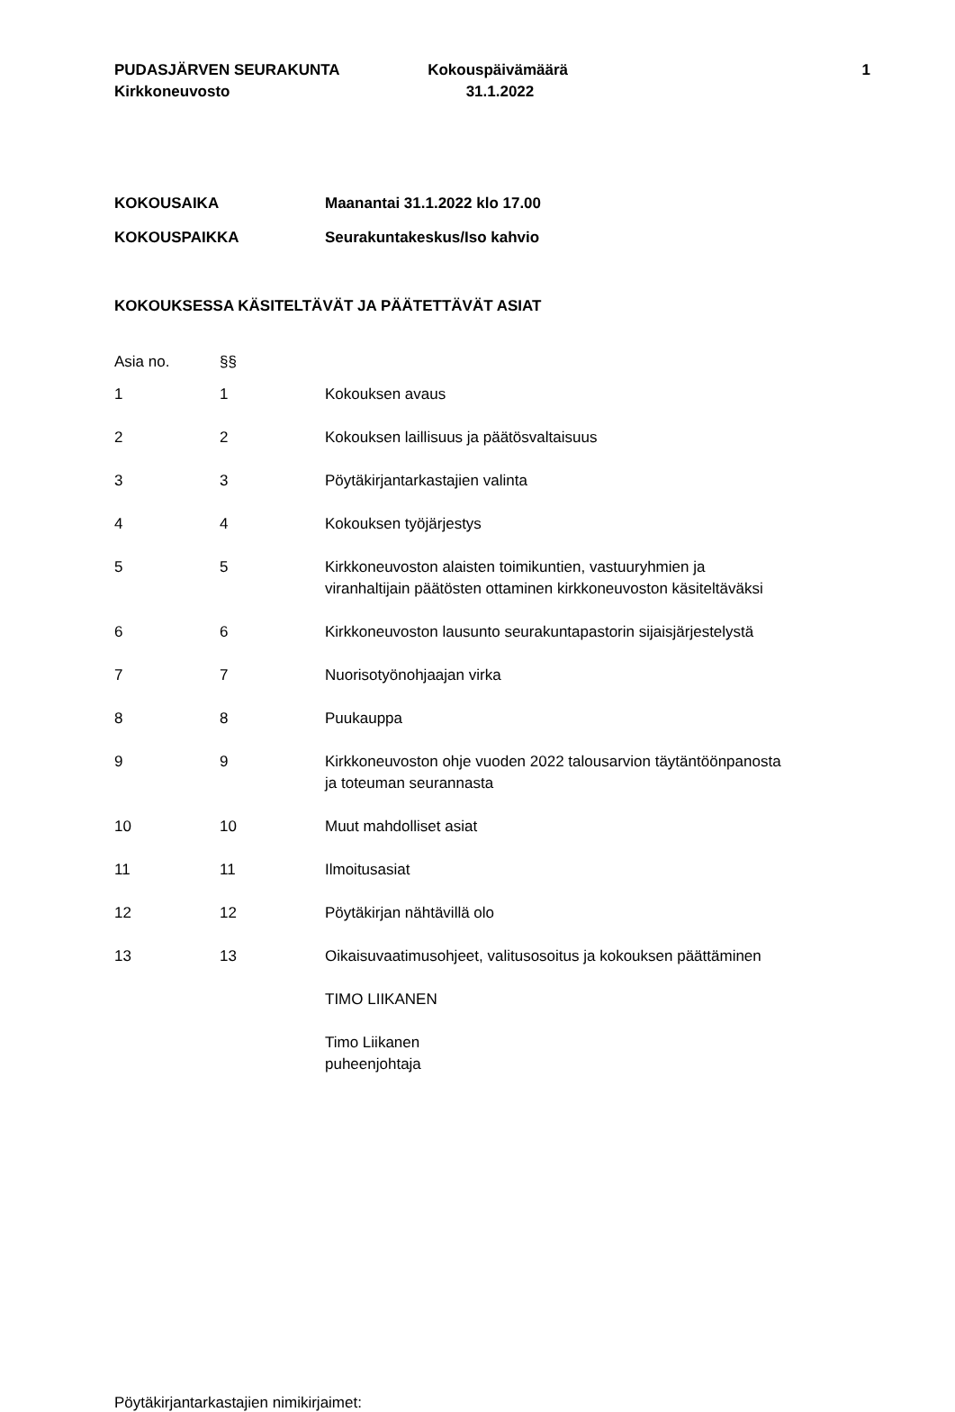PUDASJÄRVEN SEURAKUNTA
Kirkkoneuvosto
Kokouspäivämäärä
31.1.2022
1
| KOKOUSAIKA | Maanantai 31.1.2022 klo 17.00 |
| KOKOUSPAIKKA | Seurakuntakeskus/Iso kahvio |
KOKOUKSESSA KÄSITELTÄVÄT JA PÄÄTETTÄVÄT ASIAT
| Asia no. | §§ | |
| 1 | 1 | Kokouksen avaus |
| 2 | 2 | Kokouksen laillisuus ja päätösvaltaisuus |
| 3 | 3 | Pöytäkirjantarkastajien valinta |
| 4 | 4 | Kokouksen työjärjestys |
| 5 | 5 | Kirkkoneuvoston alaisten toimikuntien, vastuuryhmien ja viranhaltijain päätösten ottaminen kirkkoneuvoston käsiteltäväksi |
| 6 | 6 | Kirkkoneuvoston lausunto seurakuntapastorin sijaisjärjestelystä |
| 7 | 7 | Nuorisotyönohjaajan virka |
| 8 | 8 | Puukauppa |
| 9 | 9 | Kirkkoneuvoston ohje vuoden 2022 talousarvion täytäntöönpanosta ja toteuman seurannasta |
| 10 | 10 | Muut mahdolliset asiat |
| 11 | 11 | Ilmoitusasiat |
| 12 | 12 | Pöytäkirjan nähtävillä olo |
| 13 | 13 | Oikaisuvaatimusohjeet, valitusosoitus ja kokouksen päättäminen |
| | | TIMO LIIKANEN |
| | | Timo Liikanen puheenjohtaja |
Pöytäkirjantarkastajien nimikirjaimet: